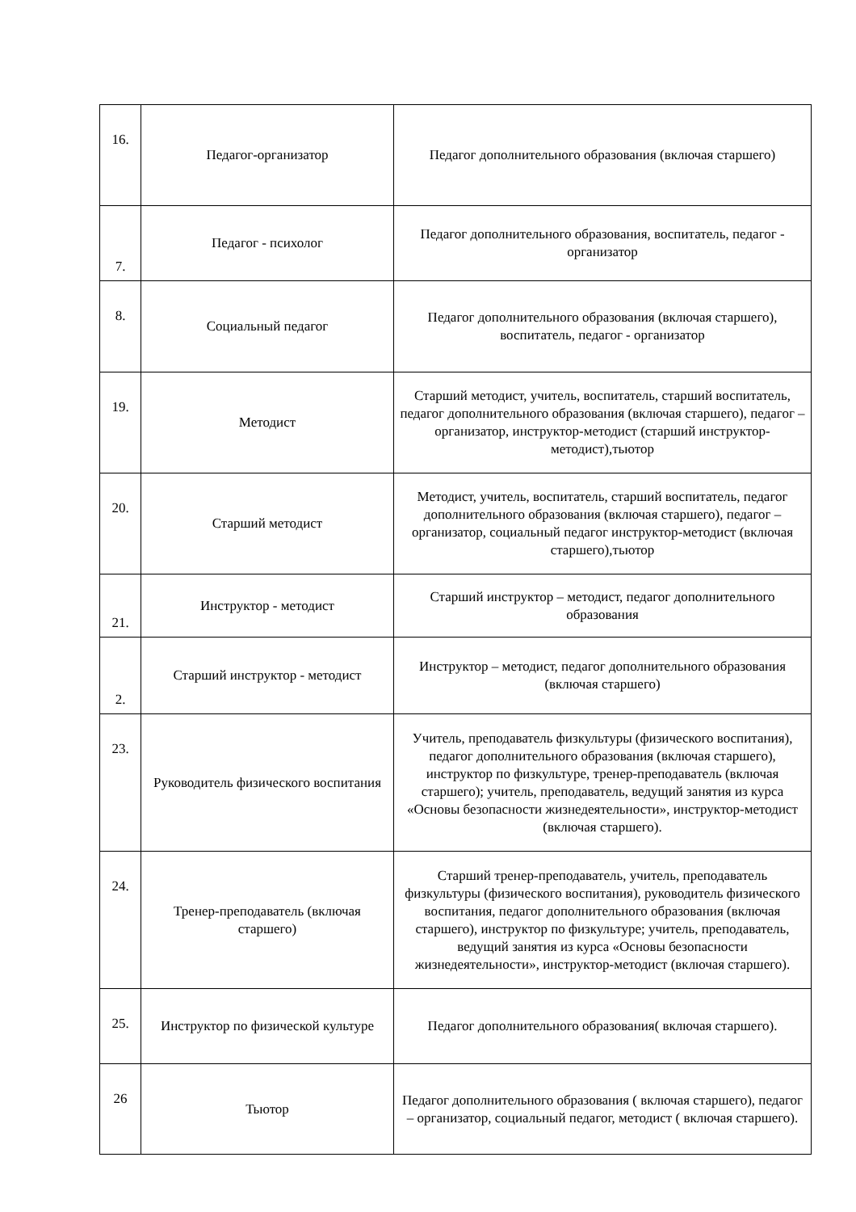| 16. | Педагог-организатор | Педагог дополнительного образования (включая старшего) |
| 7. | Педагог - психолог | Педагог дополнительного образования, воспитатель, педагог - организатор |
| 8. | Социальный педагог | Педагог дополнительного образования (включая старшего), воспитатель, педагог - организатор |
| 19. | Методист | Старший методист, учитель, воспитатель, старший воспитатель, педагог дополнительного образования (включая старшего), педагог – организатор, инструктор-методист (старший инструктор-методист),тьютор |
| 20. | Старший методист | Методист, учитель, воспитатель, старший воспитатель, педагог дополнительного образования (включая старшего), педагог – организатор, социальный педагог инструктор-методист (включая старшего),тьютор |
| 21. | Инструктор - методист | Старший инструктор – методист, педагог дополнительного образования |
| 2. | Старший инструктор - методист | Инструктор – методист, педагог дополнительного образования (включая старшего) |
| 23. | Руководитель физического воспитания | Учитель, преподаватель физкультуры (физического воспитания), педагог дополнительного образования (включая старшего), инструктор по физкультуре, тренер-преподаватель (включая старшего); учитель, преподаватель, ведущий занятия из курса «Основы безопасности жизнедеятельности», инструктор-методист (включая старшего). |
| 24. | Тренер-преподаватель (включая старшего) | Старший тренер-преподаватель, учитель, преподаватель физкультуры (физического воспитания), руководитель физического воспитания, педагог дополнительного образования (включая старшего), инструктор по физкультуре; учитель, преподаватель, ведущий занятия из курса «Основы безопасности жизнедеятельности», инструктор-методист (включая старшего). |
| 25. | Инструктор по физической культуре | Педагог дополнительного образования( включая старшего). |
| 26 | Тьютор | Педагог дополнительного образования ( включая старшего), педагог – организатор, социальный педагог, методист ( включая старшего). |